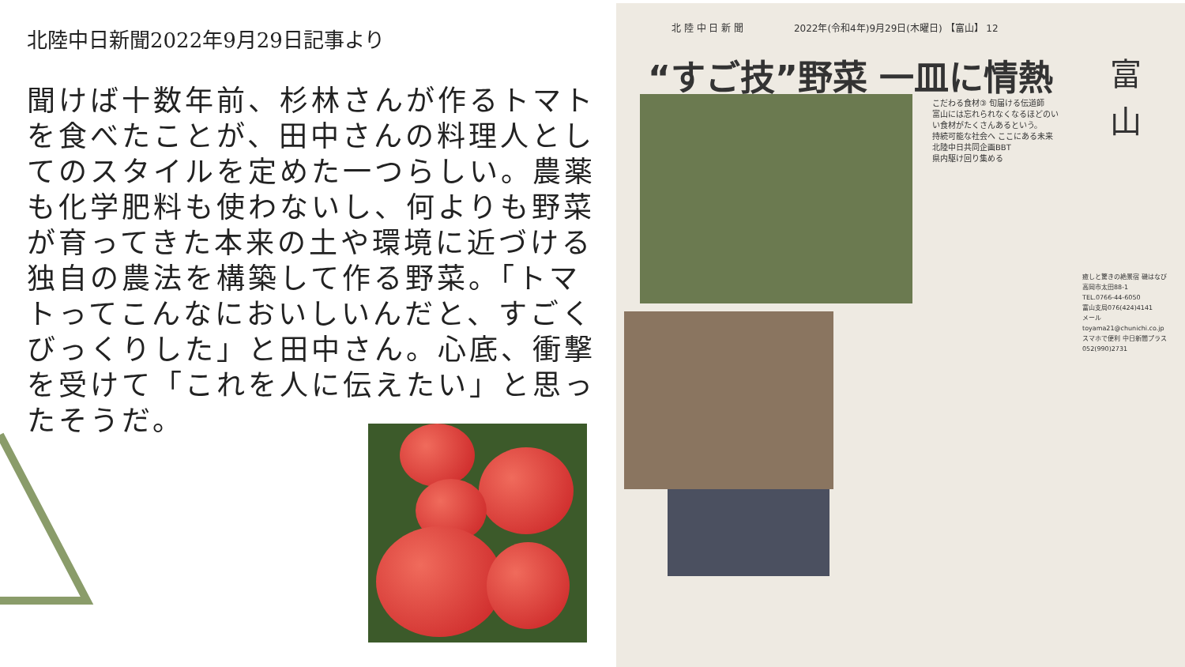北陸中日新聞2022年9月29日記事より
聞けば十数年前、杉林さんが作るトマトを食べたことが、田中さんの料理人としてのスタイルを定めた一つらしい。農薬も化学肥料も使わないし、何よりも野菜が育ってきた本来の土や環境に近づける独自の農法を構築して作る野菜。「トマトってこんなにおいしいんだと、すごくびっくりした」と田中さん。心底、衝撃を受けて「これを人に伝えたい」と思ったそうだ。
北 陸 中 日 新 聞 　　　　　2022年(令和4年)9月29日(木曜日) 【富山】 12
“すご技”野菜 一皿に情熱
富
山
こだわる食材③ 旬届ける伝道師
富山には忘れられなくなるほどのいい食材がたくさんあるという。
持続可能な社会へ ここにある未来 北陸中日共同企画BBT
県内駆け回り集める
癒しと驚きの絶景宿 磯はなび
高岡市太田88-1
TEL.0766-44-6050
富山支局076(424)4141
メール toyama21@chunichi.co.jp
スマホで便利 中日新聞プラス
052(990)2731